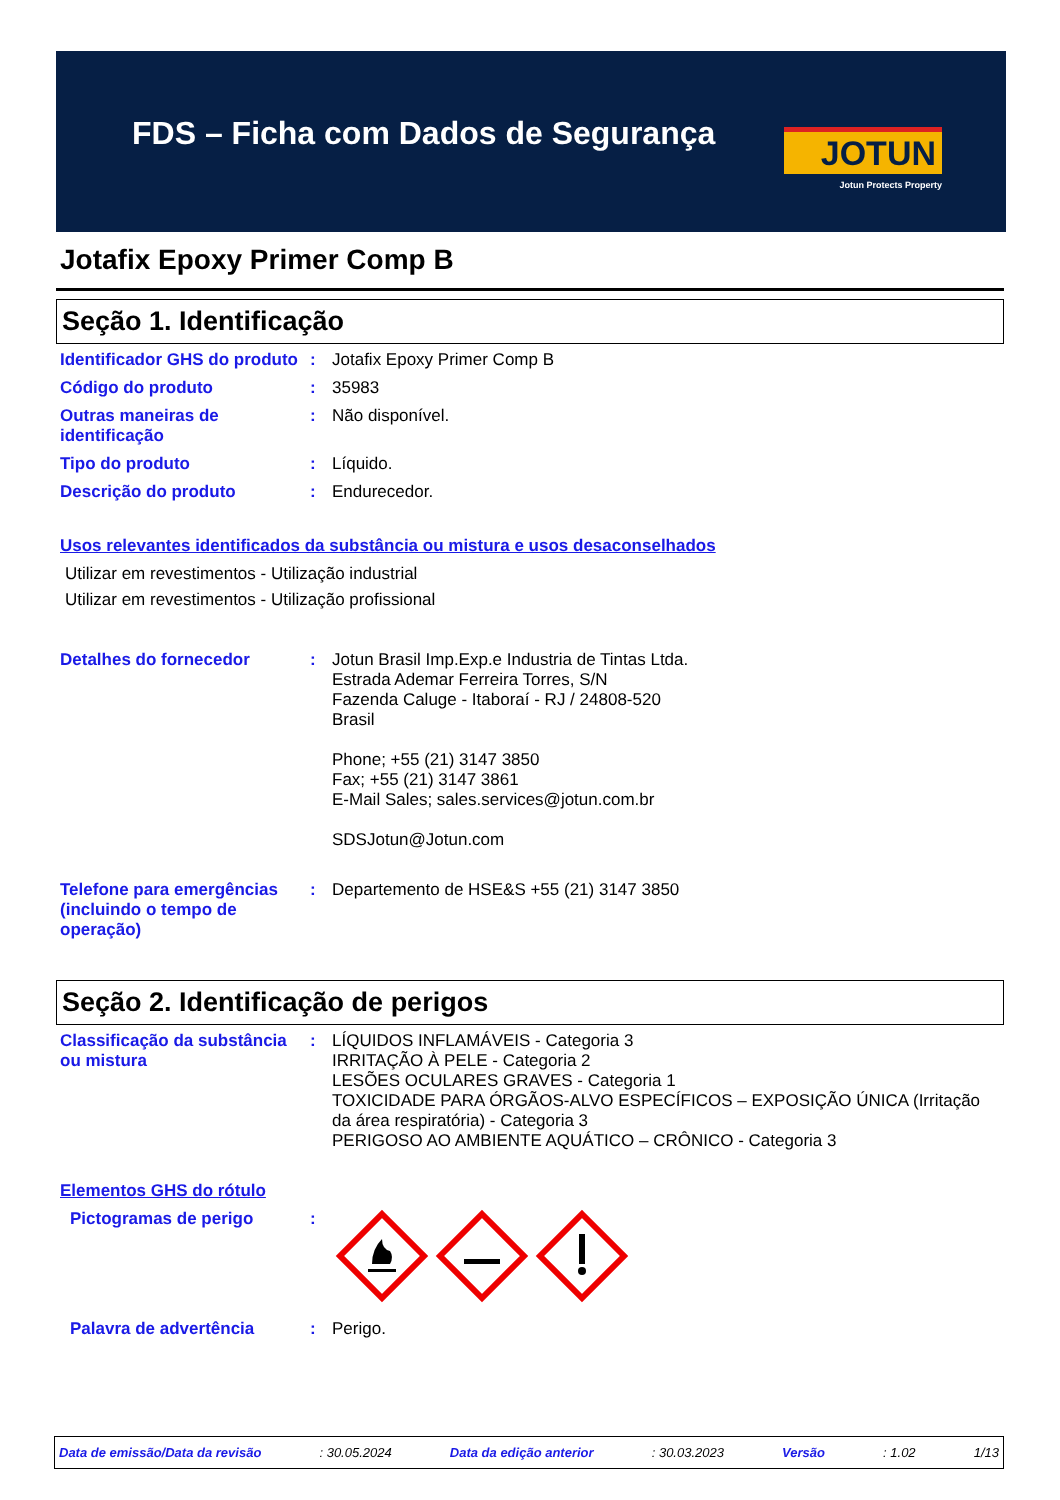FDS – Ficha com Dados de Segurança
JOTUN
Jotun Protects Property
Jotafix Epoxy Primer Comp B
Seção 1. Identificação
Identificador GHS do produto
: Jotafix Epoxy Primer Comp B
Código do produto : 35983
Outras maneiras de identificação
: Não disponível.
Tipo do produto : Líquido.
Descrição do produto : Endurecedor.
Usos relevantes identificados da substância ou mistura e usos desaconselhados
Utilizar em revestimentos - Utilização industrial
Utilizar em revestimentos - Utilização profissional
Detalhes do fornecedor : Jotun Brasil Imp.Exp.e Industria de Tintas Ltda.
Estrada Ademar Ferreira Torres, S/N
Fazenda Caluge - Itaboraí - RJ / 24808-520
Brasil
Phone; +55 (21) 3147 3850
Fax; +55 (21) 3147 3861
E-Mail Sales; sales.services@jotun.com.br
SDSJotun@Jotun.com
Telefone para emergências (incluindo o tempo de operação)
: Departemento de HSE&S +55 (21) 3147 3850
Seção 2. Identificação de perigos
Classificação da substância ou mistura
: LÍQUIDOS INFLAMÁVEIS - Categoria 3
IRRITAÇÃO À PELE - Categoria 2
LESÕES OCULARES GRAVES - Categoria 1
TOXICIDADE PARA ÓRGÃOS-ALVO ESPECÍFICOS – EXPOSIÇÃO ÚNICA (Irritação da área respiratória) - Categoria 3
PERIGOSO AO AMBIENTE AQUÁTICO – CRÔNICO - Categoria 3
Elementos GHS do rótulo
Pictogramas de perigo :
Palavra de advertência : Perigo.
Data de emissão/Data da revisão: 30.05.2024 Data da edição anterior: 30.03.2023 Versão: 1.02 1/13